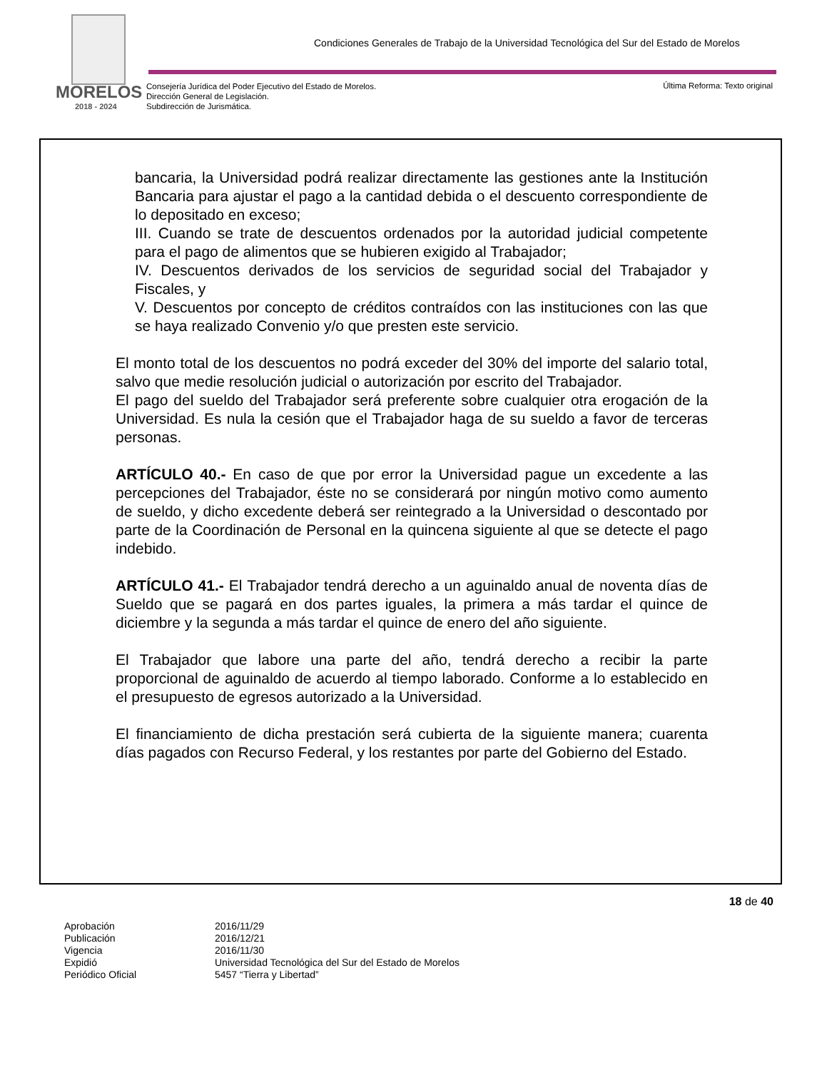MORELOS
2018 - 2024
Condiciones Generales de Trabajo de la Universidad Tecnológica del Sur del Estado de Morelos
Consejería Jurídica del Poder Ejecutivo del Estado de Morelos.
Dirección General de Legislación.
Subdirección de Jurismática.
Última Reforma: Texto original
bancaria, la Universidad podrá realizar directamente las gestiones ante la Institución Bancaria para ajustar el pago a la cantidad debida o el descuento correspondiente de lo depositado en exceso;
III. Cuando se trate de descuentos ordenados por la autoridad judicial competente para el pago de alimentos que se hubieren exigido al Trabajador;
IV. Descuentos derivados de los servicios de seguridad social del Trabajador y Fiscales, y
V. Descuentos por concepto de créditos contraídos con las instituciones con las que se haya realizado Convenio y/o que presten este servicio.
El monto total de los descuentos no podrá exceder del 30% del importe del salario total, salvo que medie resolución judicial o autorización por escrito del Trabajador.
El pago del sueldo del Trabajador será preferente sobre cualquier otra erogación de la Universidad. Es nula la cesión que el Trabajador haga de su sueldo a favor de terceras personas.
ARTÍCULO 40.- En caso de que por error la Universidad pague un excedente a las percepciones del Trabajador, éste no se considerará por ningún motivo como aumento de sueldo, y dicho excedente deberá ser reintegrado a la Universidad o descontado por parte de la Coordinación de Personal en la quincena siguiente al que se detecte el pago indebido.
ARTÍCULO 41.- El Trabajador tendrá derecho a un aguinaldo anual de noventa días de Sueldo que se pagará en dos partes iguales, la primera a más tardar el quince de diciembre y la segunda a más tardar el quince de enero del año siguiente.
El Trabajador que labore una parte del año, tendrá derecho a recibir la parte proporcional de aguinaldo de acuerdo al tiempo laborado. Conforme a lo establecido en el presupuesto de egresos autorizado a la Universidad.
El financiamiento de dicha prestación será cubierta de la siguiente manera; cuarenta días pagados con Recurso Federal, y los restantes por parte del Gobierno del Estado.
18 de 40
| Aprobación | 2016/11/29 |
| Publicación | 2016/12/21 |
| Vigencia | 2016/11/30 |
| Expidió | Universidad Tecnológica del Sur del Estado de Morelos |
| Periódico Oficial | 5457 “Tierra y Libertad” |